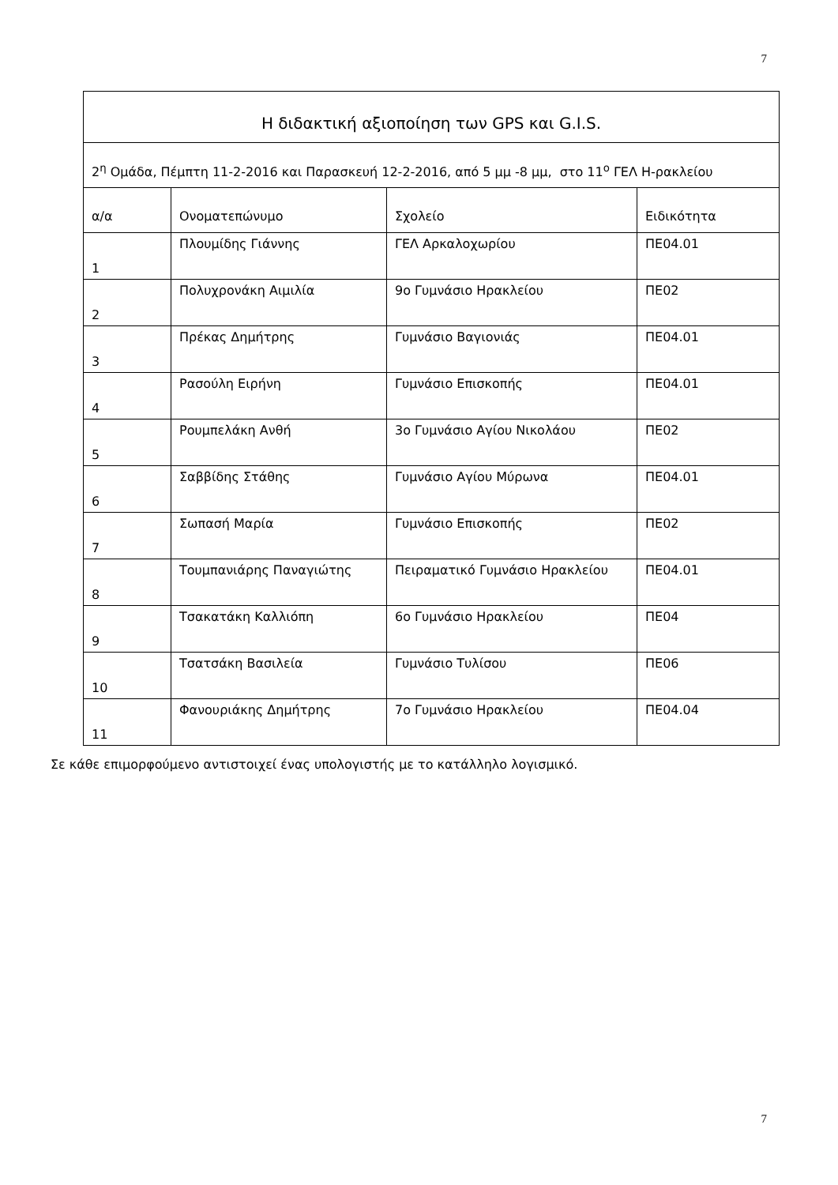7
| Η διδακτική αξιοποίηση των GPS και G.I.S. | | | |
| --- | --- | --- | --- |
| 2<sup>η</sup> Ομάδα, Πέμπτη 11-2-2016 και Παρασκευή 12-2-2016, από 5 μμ -8 μμ, στο 11<sup>ο</sup> ΓΕΛ Η-ρακλείου | | | |
| α/α | Ονοματεπώνυμο | Σχολείο | Ειδικότητα |
| 1 | Πλουμίδης Γιάννης | ΓΕΛ Αρκαλοχωρίου | ΠΕ04.01 |
| 2 | Πολυχρονάκη Αιμιλία | 9ο Γυμνάσιο Ηρακλείου | ΠΕ02 |
| 3 | Πρέκας Δημήτρης | Γυμνάσιο Βαγιονιάς | ΠΕ04.01 |
| 4 | Ρασούλη Ειρήνη | Γυμνάσιο Επισκοπής | ΠΕ04.01 |
| 5 | Ρουμπελάκη Ανθή | 3ο Γυμνάσιο Αγίου Νικολάου | ΠΕ02 |
| 6 | Σαββίδης Στάθης | Γυμνάσιο Αγίου Μύρωνα | ΠΕ04.01 |
| 7 | Σωπασή Μαρία | Γυμνάσιο Επισκοπής | ΠΕ02 |
| 8 | Τουμπανιάρης Παναγιώτης | Πειραματικό Γυμνάσιο Ηρακλείου | ΠΕ04.01 |
| 9 | Τσακατάκη Καλλιόπη | 6ο Γυμνάσιο Ηρακλείου | ΠΕ04 |
| 10 | Τσατσάκη Βασιλεία | Γυμνάσιο Τυλίσου | ΠΕ06 |
| 11 | Φανουριάκης Δημήτρης | 7ο Γυμνάσιο Ηρακλείου | ΠΕ04.04 |
Σε κάθε επιμορφούμενο αντιστοιχεί ένας υπολογιστής με το κατάλληλο λογισμικό.
7